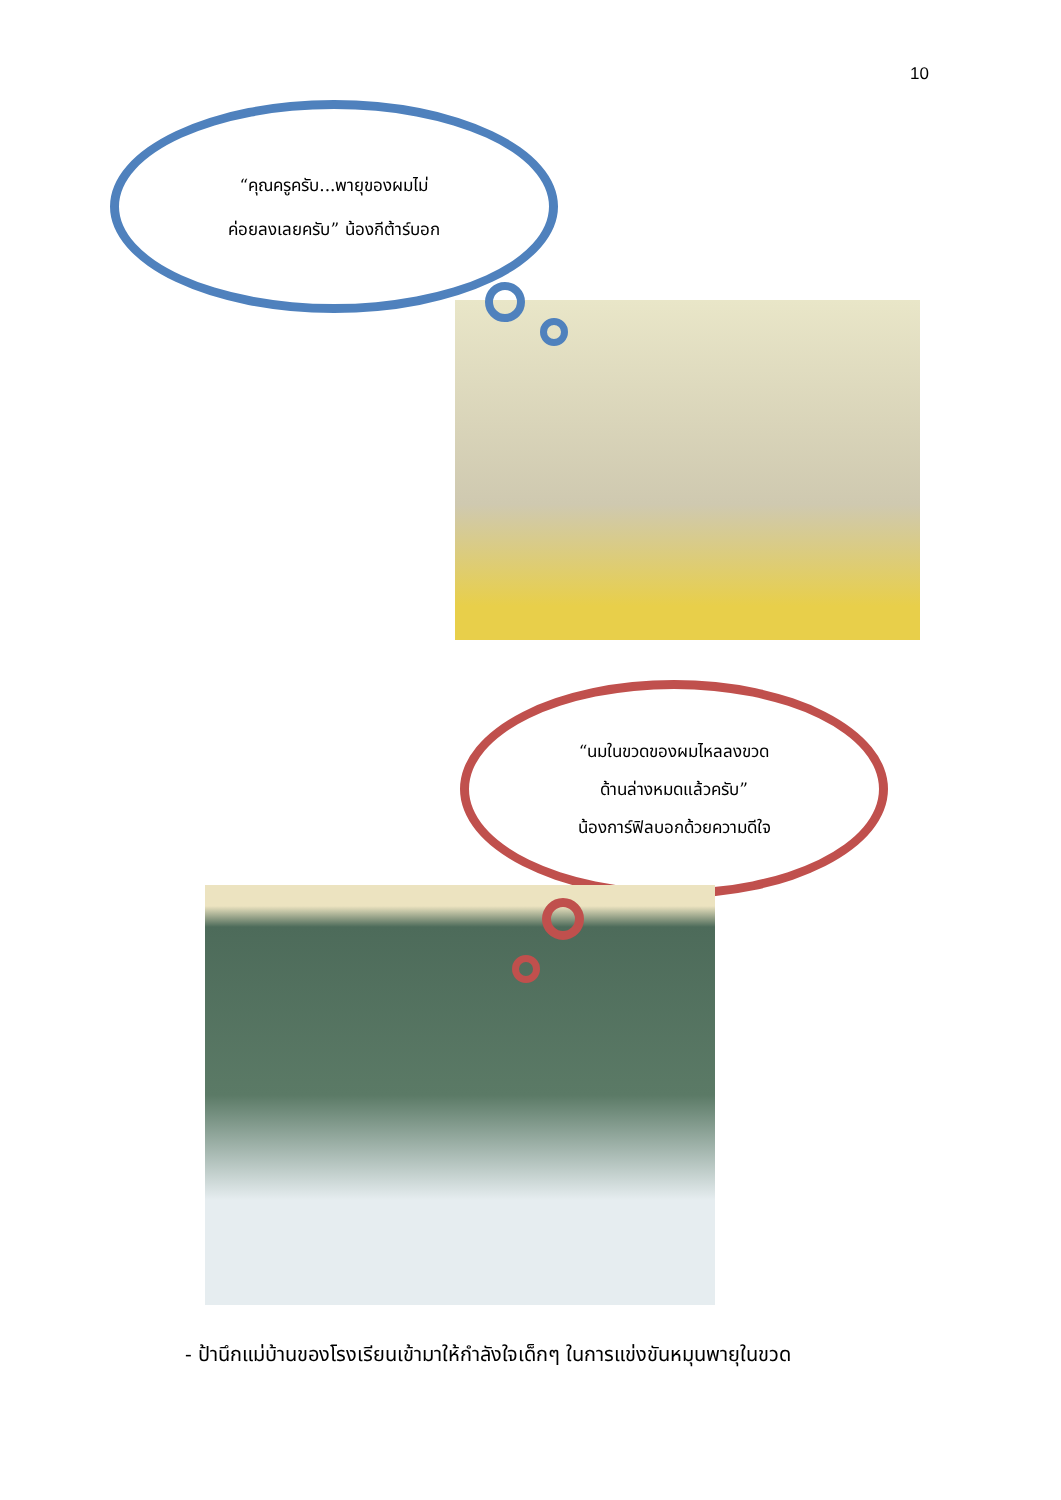10
“คุณครูครับ...พายุของผมไม่
ค่อยลงเลยครับ” น้องกีต้าร์บอก
“นมในขวดของผมไหลลงขวด
ด้านล่างหมดแล้วครับ”
น้องการ์ฟิลบอกด้วยความดีใจ
- ป้านึกแม่บ้านของโรงเรียนเข้ามาให้กำลังใจเด็กๆ ในการแข่งขันหมุนพายุในขวด